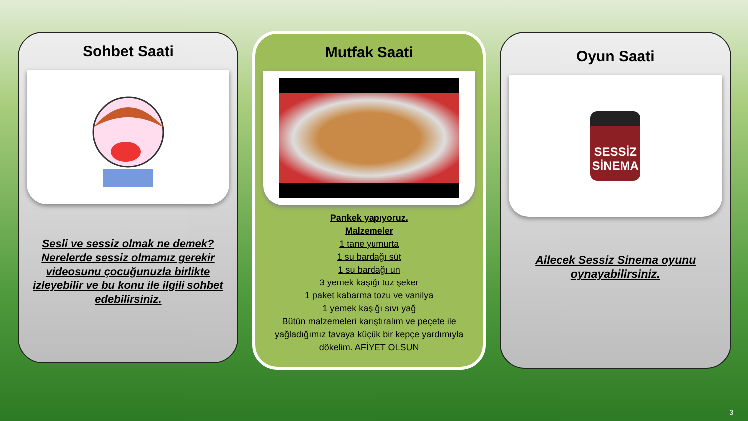Sohbet Saati
Sesli ve sessiz olmak ne demek? Nerelerde sessiz olmamız gerekir videosunu çocuğunuzla birlikte izleyebilir ve bu konu ile ilgili sohbet edebilirsiniz.
Mutfak Saati
Pankek yapıyoruz.
Malzemeler
1 tane yumurta
1 su bardağı süt
1 su bardağı un
3 yemek kaşığı toz şeker
1 paket kabarma tozu ve vanilya
1 yemek kaşığı sıvı yağ
Bütün malzemeleri karıştıralım ve peçete ile yağladığımız tavaya küçük bir kepçe yardımıyla dökelim. AFİYET OLSUN
Oyun Saati
SESSİZ
SİNEMA
Ailecek Sessiz Sinema oyunu oynayabilirsiniz.
3